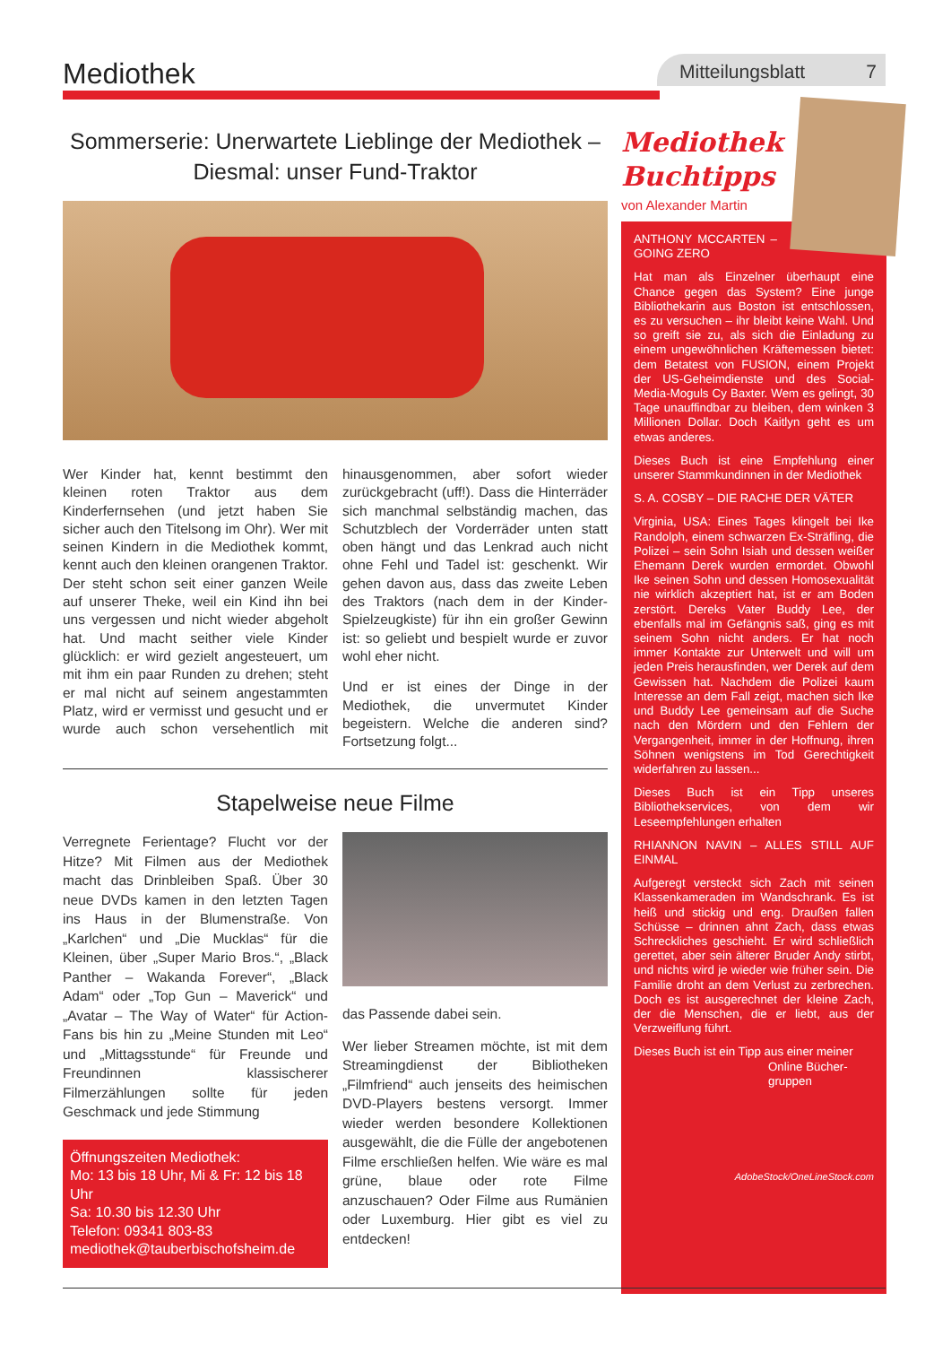Mediothek
Mitteilungsblatt 7
Sommerserie: Unerwartete Lieblinge der Mediothek – Diesmal: unser Fund-Traktor
Wer Kinder hat, kennt bestimmt den kleinen roten Traktor aus dem Kinderfernsehen (und jetzt haben Sie sicher auch den Titelsong im Ohr). Wer mit seinen Kindern in die Mediothek kommt, kennt auch den kleinen orangenen Traktor. Der steht schon seit einer ganzen Weile auf unserer Theke, weil ein Kind ihn bei uns vergessen und nicht wieder abgeholt hat. Und macht seither viele Kinder glücklich: er wird gezielt angesteuert, um mit ihm ein paar Runden zu drehen; steht er mal nicht auf seinem angestammten Platz, wird er vermisst und gesucht und er wurde auch schon versehentlich mit hinausgenommen, aber sofort wieder zurückgebracht (uff!). Dass die Hinterräder sich manchmal selbständig machen, das Schutzblech der Vorderräder unten statt oben hängt und das Lenkrad auch nicht ohne Fehl und Tadel ist: geschenkt. Wir gehen davon aus, dass das zweite Leben des Traktors (nach dem in der Kinder-Spielzeugkiste) für ihn ein großer Gewinn ist: so geliebt und bespielt wurde er zuvor wohl eher nicht.
Und er ist eines der Dinge in der Mediothek, die unvermutet Kinder begeistern. Welche die anderen sind? Fortsetzung folgt...
Stapelweise neue Filme
Verregnete Ferientage? Flucht vor der Hitze? Mit Filmen aus der Mediothek macht das Drinbleiben Spaß. Über 30 neue DVDs kamen in den letzten Tagen ins Haus in der Blumenstraße. Von „Karlchen“ und „Die Mucklas“ für die Kleinen, über „Super Mario Bros.“, „Black Panther – Wakanda Forever“, „Black Adam“ oder „Top Gun – Maverick“ und „Avatar – The Way of Water“ für Action-Fans bis hin zu „Meine Stunden mit Leo“ und „Mittagsstunde“ für Freunde und Freundinnen klassischerer Filmerzählungen sollte für jeden Geschmack und jede Stimmung
Öffnungszeiten Mediothek:
Mo: 13 bis 18 Uhr, Mi & Fr: 12 bis 18 Uhr
Sa: 10.30 bis 12.30 Uhr
Telefon: 09341 803-83
mediothek@tauberbischofsheim.de
das Passende dabei sein.
Wer lieber Streamen möchte, ist mit dem Streamingdienst der Bibliotheken „Filmfriend“ auch jenseits des heimischen DVD-Players bestens versorgt. Immer wieder werden besondere Kollektionen ausgewählt, die die Fülle der angebotenen Filme erschließen helfen. Wie wäre es mal grüne, blaue oder rote Filme anzuschauen? Oder Filme aus Rumänien oder Luxemburg. Hier gibt es viel zu entdecken!
Mediothek
Buchtipps
von Alexander Martin
ANTHONY MCCARTEN – GOING ZERO
Hat man als Einzelner überhaupt eine Chance gegen das System? Eine junge Bibliothekarin aus Boston ist entschlossen, es zu versuchen – ihr bleibt keine Wahl. Und so greift sie zu, als sich die Einladung zu einem ungewöhnlichen Kräftemessen bietet: dem Betatest von FUSION, einem Projekt der US-Geheimdienste und des Social-Media-Moguls Cy Baxter. Wem es gelingt, 30 Tage unauffindbar zu bleiben, dem winken 3 Millionen Dollar. Doch Kaitlyn geht es um etwas anderes.
Dieses Buch ist eine Empfehlung einer unserer Stammkundinnen in der Mediothek
S. A. COSBY – DIE RACHE DER VÄTER
Virginia, USA: Eines Tages klingelt bei Ike Randolph, einem schwarzen Ex-Sträfling, die Polizei – sein Sohn Isiah und dessen weißer Ehemann Derek wurden ermordet. Obwohl Ike seinen Sohn und dessen Homosexualität nie wirklich akzeptiert hat, ist er am Boden zerstört. Dereks Vater Buddy Lee, der ebenfalls mal im Gefängnis saß, ging es mit seinem Sohn nicht anders. Er hat noch immer Kontakte zur Unterwelt und will um jeden Preis herausfinden, wer Derek auf dem Gewissen hat. Nachdem die Polizei kaum Interesse an dem Fall zeigt, machen sich Ike und Buddy Lee gemeinsam auf die Suche nach den Mördern und den Fehlern der Vergangenheit, immer in der Hoffnung, ihren Söhnen wenigstens im Tod Gerechtigkeit widerfahren zu lassen...
Dieses Buch ist ein Tipp unseres Bibliothekservices, von dem wir Leseempfehlungen erhalten
RHIANNON NAVIN – ALLES STILL AUF EINMAL
Aufgeregt versteckt sich Zach mit seinen Klassenkameraden im Wandschrank. Es ist heiß und stickig und eng. Draußen fallen Schüsse – drinnen ahnt Zach, dass etwas Schreckliches geschieht. Er wird schließlich gerettet, aber sein älterer Bruder Andy stirbt, und nichts wird je wieder wie früher sein. Die Familie droht an dem Verlust zu zerbrechen. Doch es ist ausgerechnet der kleine Zach, der die Menschen, die er liebt, aus der Verzweiflung führt.
Dieses Buch ist ein Tipp aus einer meiner
Online Bücher-
gruppen
AdobeStock/OneLineStock.com